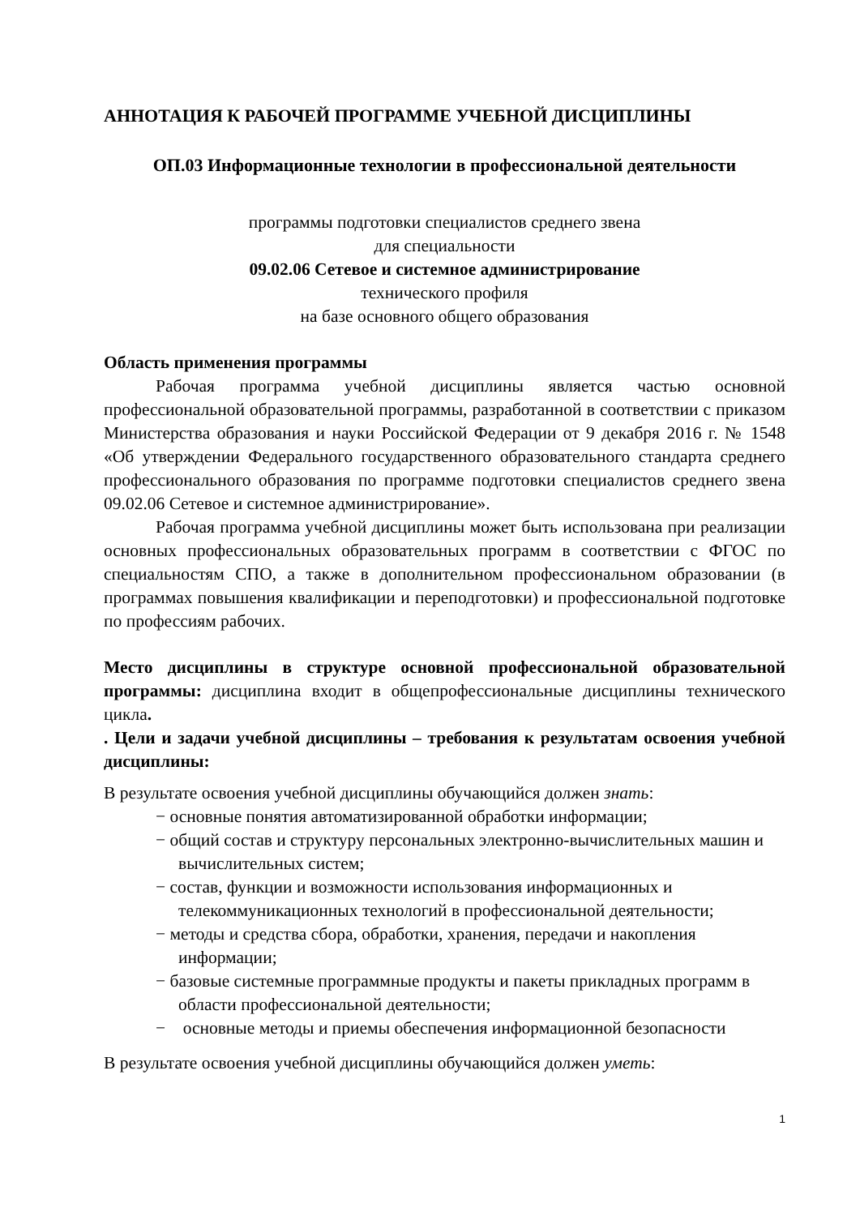АННОТАЦИЯ К РАБОЧЕЙ ПРОГРАММЕ УЧЕБНОЙ ДИСЦИПЛИНЫ
ОП.03 Информационные технологии в профессиональной деятельности
программы подготовки специалистов среднего звена
для специальности
09.02.06 Сетевое и системное администрирование
технического профиля
на базе основного общего образования
Область применения программы
Рабочая программа учебной дисциплины является частью основной профессиональной образовательной программы, разработанной в соответствии с приказом Министерства образования и науки Российской Федерации от 9 декабря 2016 г. № 1548 «Об утверждении Федерального государственного образовательного стандарта среднего профессионального образования по программе подготовки специалистов среднего звена 09.02.06 Сетевое и системное администрирование».
Рабочая программа учебной дисциплины может быть использована при реализации основных профессиональных образовательных программ в соответствии с ФГОС по специальностям СПО, а также в дополнительном профессиональном образовании (в программах повышения квалификации и переподготовки) и профессиональной подготовке по профессиям рабочих.
Место дисциплины в структуре основной профессиональной образовательной программы: дисциплина входит в общепрофессиональные дисциплины технического цикла.
. Цели и задачи учебной дисциплины – требования к результатам освоения учебной дисциплины:
В результате освоения учебной дисциплины обучающийся должен знать:
− основные понятия автоматизированной обработки информации;
− общий состав и структуру персональных электронно-вычислительных машин и вычислительных систем;
− состав, функции и возможности использования информационных и телекоммуникационных технологий в профессиональной деятельности;
− методы и средства сбора, обработки, хранения, передачи и накопления информации;
− базовые системные программные продукты и пакеты прикладных программ в области профессиональной деятельности;
− основные методы и приемы обеспечения информационной безопасности
В результате освоения учебной дисциплины обучающийся должен уметь:
1